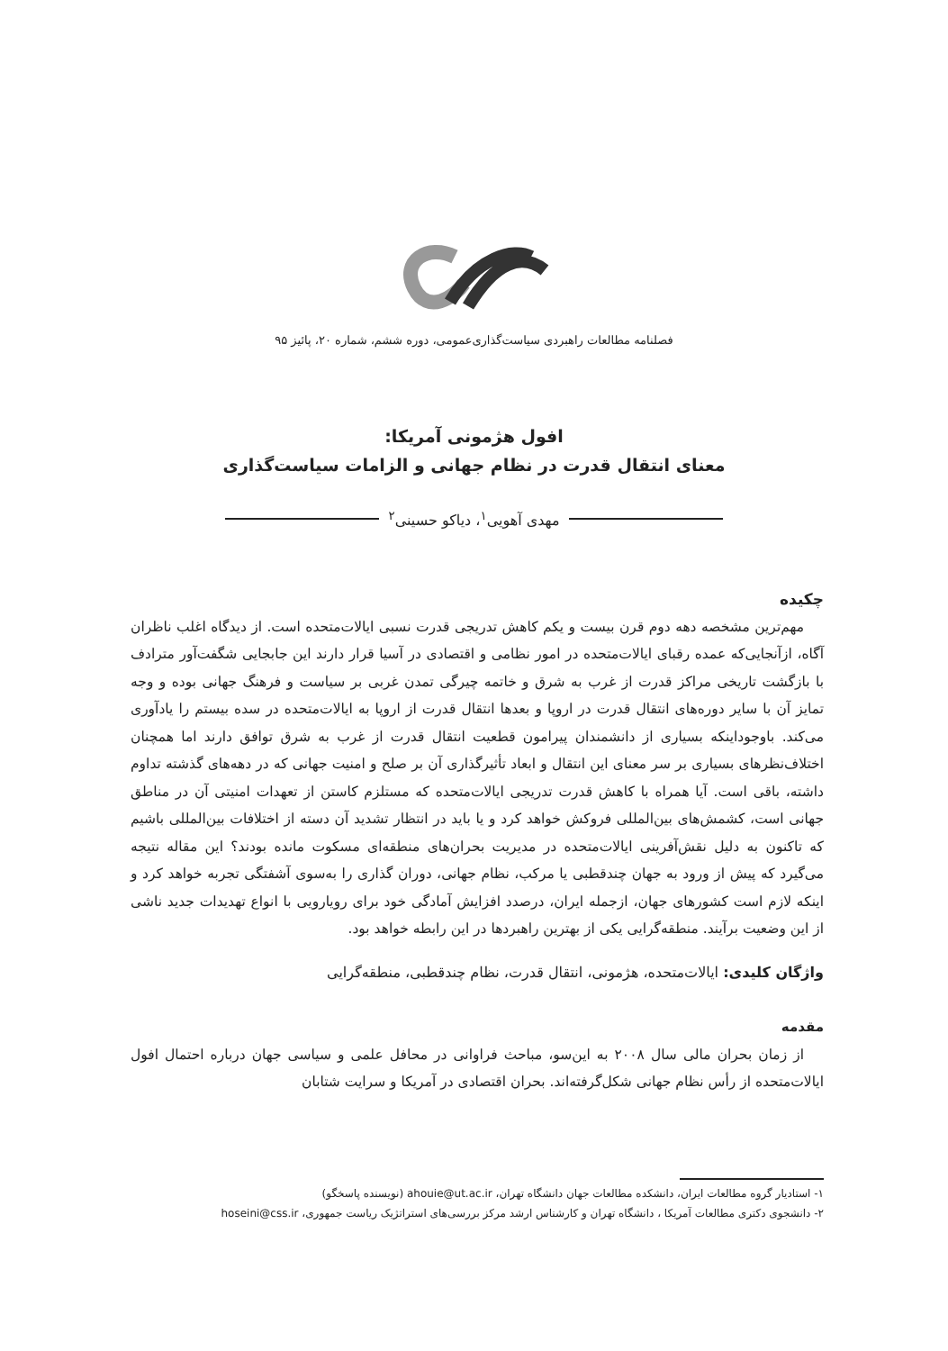فصلنامه مطالعات راهبردی سیاست‌گذاری‌عمومی، دوره ششم، شماره ۲۰، پائیز ۹۵
افول هژمونی آمریکا:
معنای انتقال قدرت در نظام جهانی و الزامات سیاست‌گذاری
مهدی آهویی<sup>۱</sup>، دیاکو حسینی<sup>۲</sup>
چکیده
مهم‌ترین مشخصه دهه دوم قرن بیست و یکم کاهش تدریجی قدرت نسبی ایالات‌متحده است. از دیدگاه اغلب ناظران آگاه، ازآنجایی‌که عمده رقبای ایالات‌متحده در امور نظامی و اقتصادی در آسیا قرار دارند این جابجایی شگفت‌آور مترادف با بازگشت تاریخی مراکز قدرت از غرب به شرق و خاتمه چیرگی تمدن غربی بر سیاست و فرهنگ جهانی بوده و وجه تمایز آن با سایر دوره‌های انتقال قدرت در اروپا و بعدها انتقال قدرت از اروپا به ایالات‌متحده در سده بیستم را یادآوری می‌کند. باوجوداینکه بسیاری از دانشمندان پیرامون قطعیت انتقال قدرت از غرب به شرق توافق دارند اما همچنان اختلاف‌نظرهای بسیاری بر سر معنای این انتقال و ابعاد تأثیرگذاری آن بر صلح و امنیت جهانی که در دهه‌های گذشته تداوم داشته، باقی است. آیا همراه با کاهش قدرت تدریجی ایالات‌متحده که مستلزم کاستن از تعهدات امنیتی آن در مناطق جهانی است، کشمش‌های بین‌المللی فروکش خواهد کرد و یا باید در انتظار تشدید آن دسته از اختلافات بین‌المللی باشیم که تاکنون به دلیل نقش‌آفرینی ایالات‌متحده در مدیریت بحران‌های منطقه‌ای مسکوت مانده بودند؟ این مقاله نتیجه می‌گیرد که پیش از ورود به جهان چندقطبی یا مرکب، نظام جهانی، دوران گذاری را به‌سوی آشفتگی تجربه خواهد کرد و اینکه لازم است کشورهای جهان، ازجمله ایران، درصدد افزایش آمادگی خود برای رویارویی با انواع تهدیدات جدید ناشی از این وضعیت برآیند. منطقه‌گرایی یکی از بهترین راهبردها در این رابطه خواهد بود.
واژگان کلیدی: ایالات‌متحده، هژمونی، انتقال قدرت، نظام چندقطبی، منطقه‌گرایی
مقدمه
از زمان بحران مالی سال ۲۰۰۸ به این‌سو، مباحث فراوانی در محافل علمی و سیاسی جهان درباره احتمال افول ایالات‌متحده از رأس نظام جهانی شکل‌گرفته‌اند. بحران اقتصادی در آمریکا و سرایت شتابان
۱- استادیار گروه مطالعات ایران، دانشکده مطالعات جهان دانشگاه تهران، ahouie@ut.ac.ir (نویسنده پاسخگو)
۲- دانشجوی دکتری مطالعات آمریکا ، دانشگاه تهران و کارشناس ارشد مرکز بررسی‌های استراتژیک ریاست جمهوری، hoseini@css.ir